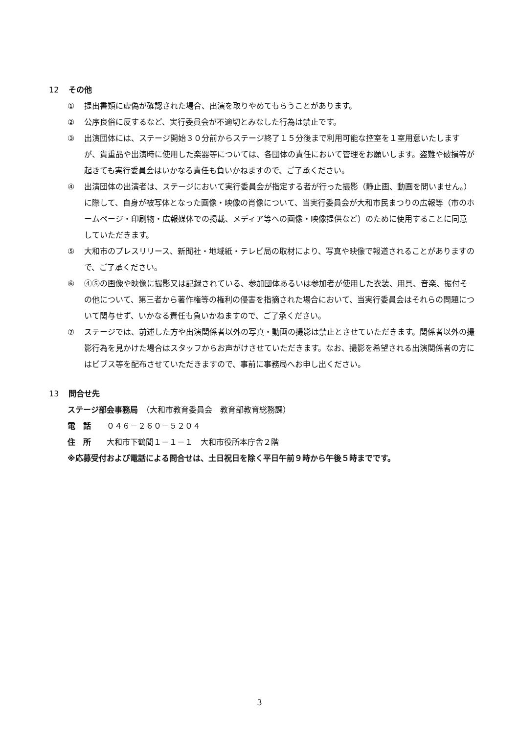12 その他
① 提出書類に虚偽が確認された場合、出演を取りやめてもらうことがあります。
② 公序良俗に反するなど、実行委員会が不適切とみなした行為は禁止です。
③ 出演団体には、ステージ開始３０分前からステージ終了１５分後まで利用可能な控室を１室用意いたしますが、貴重品や出演時に使用した楽器等については、各団体の責任において管理をお願いします。盗難や破損等が起きても実行委員会はいかなる責任も負いかねますので、ご了承ください。
④ 出演団体の出演者は、ステージにおいて実行委員会が指定する者が行った撮影（静止画、動画を問いません。）に際して、自身が被写体となった画像・映像の肖像について、当実行委員会が大和市民まつりの広報等（市のホームページ・印刷物・広報媒体での掲載、メディア等への画像・映像提供など）のために使用することに同意していただきます。
⑤ 大和市のプレスリリース、新聞社・地域紙・テレビ局の取材により、写真や映像で報道されることがありますので、ご了承ください。
⑥ ④⑤の画像や映像に撮影又は記録されている、参加団体あるいは参加者が使用した衣装、用具、音楽、振付その他について、第三者から著作権等の権利の侵害を指摘された場合において、当実行委員会はそれらの問題について関与せず、いかなる責任も負いかねますので、ご了承ください。
⑦ ステージでは、前述した方や出演関係者以外の写真・動画の撮影は禁止とさせていただきます。関係者以外の撮影行為を見かけた場合はスタッフからお声がけさせていただきます。なお、撮影を希望される出演関係者の方にはビブス等を配布させていただきますので、事前に事務局へお申し出ください。
13 問合せ先
ステージ部会事務局　（大和市教育委員会　教育部教育総務課）
電　話　　０４６－２６０－５２０４
住　所　　大和市下鶴間１－１－１　大和市役所本庁舎２階
※応募受付および電話による問合せは、土日祝日を除く平日午前９時から午後５時までです。
3